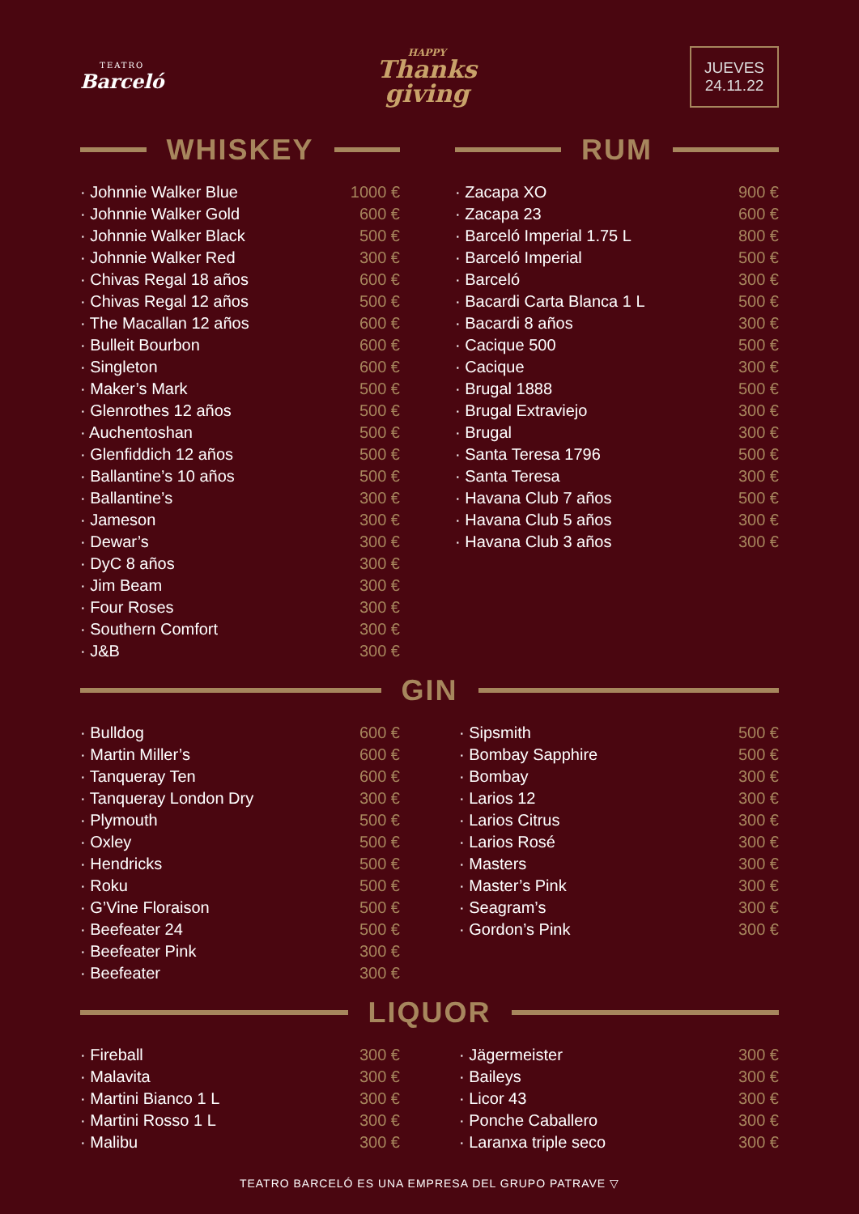TEATRO
Barceló
HAPPY
Thanks
giving
JUEVES
24.11.22
WHISKEY
| · Johnnie Walker Blue | 1000 € |
| · Johnnie Walker Gold | 600 € |
| · Johnnie Walker Black | 500 € |
| · Johnnie Walker Red | 300 € |
| · Chivas Regal 18 años | 600 € |
| · Chivas Regal 12 años | 500 € |
| · The Macallan 12 años | 600 € |
| · Bulleit Bourbon | 600 € |
| · Singleton | 600 € |
| · Maker’s Mark | 500 € |
| · Glenrothes 12 años | 500 € |
| · Auchentoshan | 500 € |
| · Glenfiddich 12 años | 500 € |
| · Ballantine’s 10 años | 500 € |
| · Ballantine’s | 300 € |
| · Jameson | 300 € |
| · Dewar’s | 300 € |
| · DyC 8 años | 300 € |
| · Jim Beam | 300 € |
| · Four Roses | 300 € |
| · Southern Comfort | 300 € |
| · J&B | 300 € |
RUM
| · Zacapa XO | 900 € |
| · Zacapa 23 | 600 € |
| · Barceló Imperial 1.75 L | 800 € |
| · Barceló Imperial | 500 € |
| · Barceló | 300 € |
| · Bacardi Carta Blanca 1 L | 500 € |
| · Bacardi 8 años | 300 € |
| · Cacique 500 | 500 € |
| · Cacique | 300 € |
| · Brugal 1888 | 500 € |
| · Brugal Extraviejo | 300 € |
| · Brugal | 300 € |
| · Santa Teresa 1796 | 500 € |
| · Santa Teresa | 300 € |
| · Havana Club 7 años | 500 € |
| · Havana Club 5 años | 300 € |
| · Havana Club 3 años | 300 € |
GIN
| · Bulldog | 600 € |
| · Martin Miller’s | 600 € |
| · Tanqueray Ten | 600 € |
| · Tanqueray London Dry | 300 € |
| · Plymouth | 500 € |
| · Oxley | 500 € |
| · Hendricks | 500 € |
| · Roku | 500 € |
| · G’Vine Floraison | 500 € |
| · Beefeater 24 | 500 € |
| · Beefeater Pink | 300 € |
| · Beefeater | 300 € |
| · Sipsmith | 500 € |
| · Bombay Sapphire | 500 € |
| · Bombay | 300 € |
| · Larios 12 | 300 € |
| · Larios Citrus | 300 € |
| · Larios Rosé | 300 € |
| · Masters | 300 € |
| · Master’s Pink | 300 € |
| · Seagram’s | 300 € |
| · Gordon’s Pink | 300 € |
LIQUOR
| · Fireball | 300 € |
| · Malavita | 300 € |
| · Martini Bianco 1 L | 300 € |
| · Martini Rosso 1 L | 300 € |
| · Malibu | 300 € |
| · Jägermeister | 300 € |
| · Baileys | 300 € |
| · Licor 43 | 300 € |
| · Ponche Caballero | 300 € |
| · Laranxa triple seco | 300 € |
TEATRO BARCELÓ ES UNA EMPRESA DEL GRUPO PATRAVE ▽